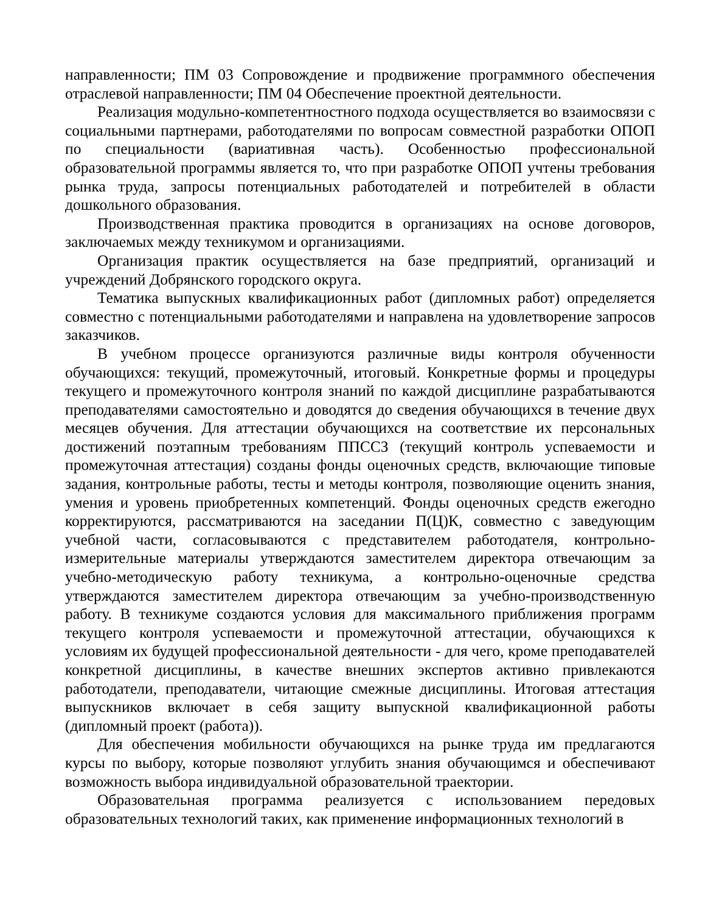направленности; ПМ 03 Сопровождение и продвижение программного обеспечения отраслевой направленности; ПМ 04 Обеспечение проектной деятельности.
Реализация модульно-компетентностного подхода осуществляется во взаимосвязи с социальными партнерами, работодателями по вопросам совместной разработки ОПОП по специальности (вариативная часть). Особенностью профессиональной образовательной программы является то, что при разработке ОПОП учтены требования рынка труда, запросы потенциальных работодателей и потребителей в области дошкольного образования.
Производственная практика проводится в организациях на основе договоров, заключаемых между техникумом и организациями.
Организация практик осуществляется на базе предприятий, организаций и учреждений Добрянского городского округа.
Тематика выпускных квалификационных работ (дипломных работ) определяется совместно с потенциальными работодателями и направлена на удовлетворение запросов заказчиков.
В учебном процессе организуются различные виды контроля обученности обучающихся: текущий, промежуточный, итоговый. Конкретные формы и процедуры текущего и промежуточного контроля знаний по каждой дисциплине разрабатываются преподавателями самостоятельно и доводятся до сведения обучающихся в течение двух месяцев обучения. Для аттестации обучающихся на соответствие их персональных достижений поэтапным требованиям ППССЗ (текущий контроль успеваемости и промежуточная аттестация) созданы фонды оценочных средств, включающие типовые задания, контрольные работы, тесты и методы контроля, позволяющие оценить знания, умения и уровень приобретенных компетенций. Фонды оценочных средств ежегодно корректируются, рассматриваются на заседании П(Ц)К, совместно с заведующим учебной части, согласовываются с представителем работодателя, контрольно-измерительные материалы утверждаются заместителем директора отвечающим за учебно-методическую работу техникума, а контрольно-оценочные средства утверждаются заместителем директора отвечающим за учебно-производственную работу. В техникуме создаются условия для максимального приближения программ текущего контроля успеваемости и промежуточной аттестации, обучающихся к условиям их будущей профессиональной деятельности - для чего, кроме преподавателей конкретной дисциплины, в качестве внешних экспертов активно привлекаются работодатели, преподаватели, читающие смежные дисциплины. Итоговая аттестация выпускников включает в себя защиту выпускной квалификационной работы (дипломный проект (работа)).
Для обеспечения мобильности обучающихся на рынке труда им предлагаются курсы по выбору, которые позволяют углубить знания обучающимся и обеспечивают возможность выбора индивидуальной образовательной траектории.
Образовательная программа реализуется с использованием передовых образовательных технологий таких, как применение информационных технологий в